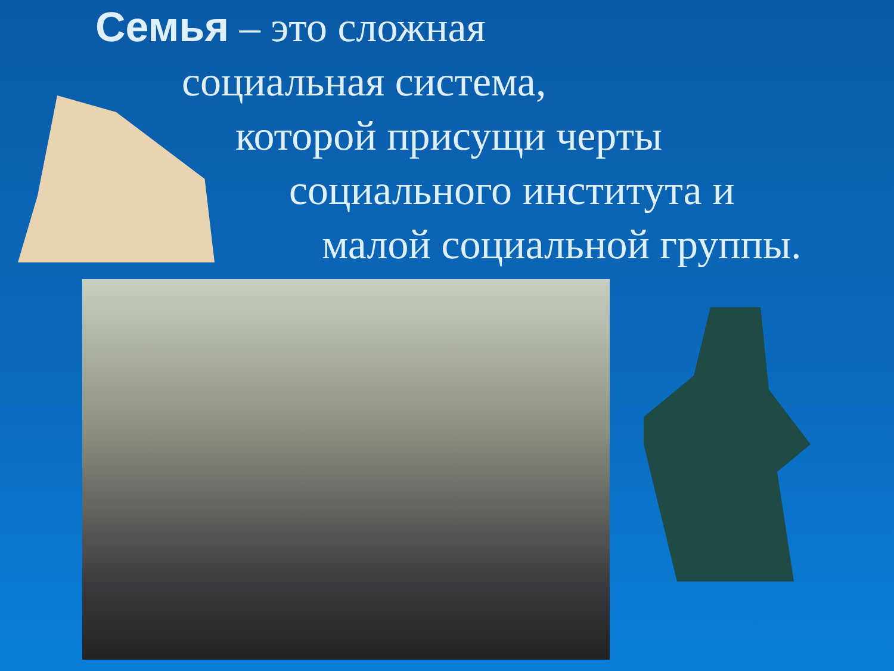Семья – это сложная
социальная система,
которой присущи черты
социального института и
малой социальной группы.